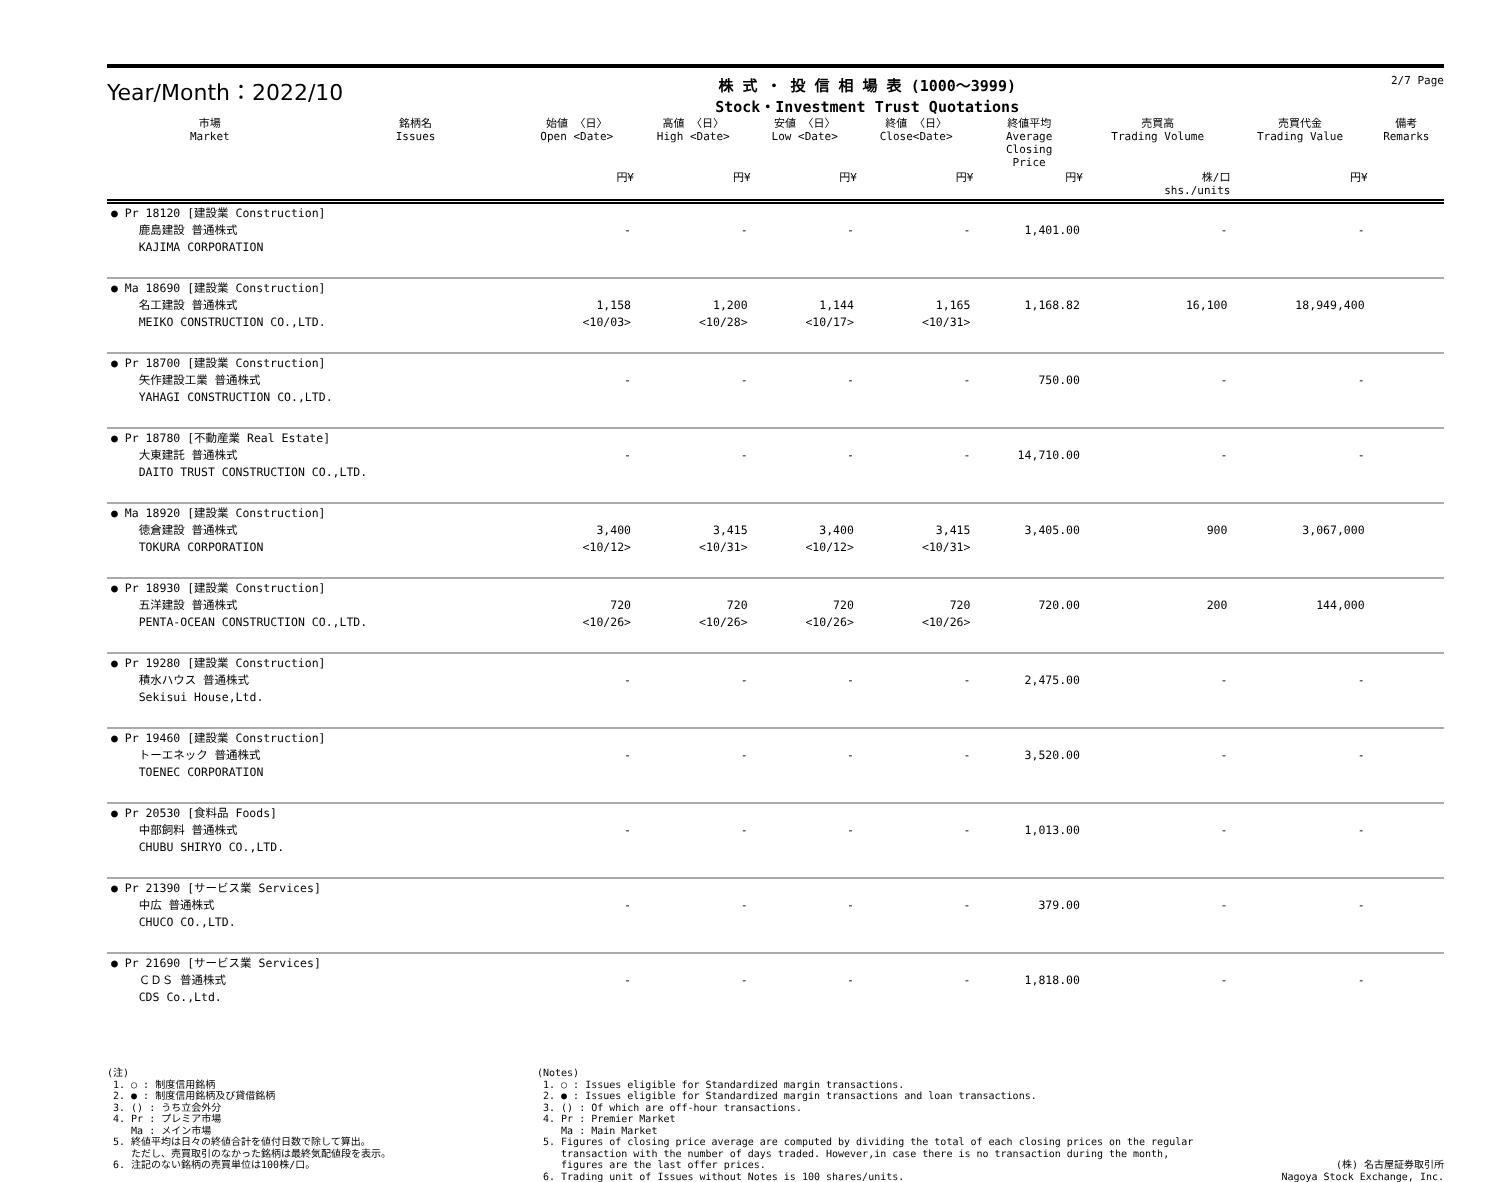Year/Month：2022/10
株 式 ・ 投 信 相 場 表 (1000～3999)
Stock・Investment Trust Quotations
2/7 Page
| 市場 Market | 銘柄名 Issues | 始値 〈日〉 Open <Date> | 高値 〈日〉 High <Date> | 安値 〈日〉 Low <Date> | 終値 〈日〉 Close<Date> | 終値平均 Average Closing Price | 売買高 Trading Volume | 売買代金 Trading Value | 備考 Remarks |
| --- | --- | --- | --- | --- | --- | --- | --- | --- | --- |
| | | 円¥ | 円¥ | 円¥ | 円¥ | 円¥ | 株/口 shs./units | 円¥ | |
| ● Pr 18120 [建設業 Construction] 鹿島建設 普通株式 KAJIMA CORPORATION | | - | - | - | - | 1,401.00 | - | - | |
| ● Ma 18690 [建設業 Construction] 名工建設 普通株式 MEIKO CONSTRUCTION CO.,LTD. | | 1,158 <10/03> | 1,200 <10/28> | 1,144 <10/17> | 1,165 <10/31> | 1,168.82 | 16,100 | 18,949,400 | |
| ● Pr 18700 [建設業 Construction] 矢作建設工業 普通株式 YAHAGI CONSTRUCTION CO.,LTD. | | - | - | - | - | 750.00 | - | - | |
| ● Pr 18780 [不動産業 Real Estate] 大東建託 普通株式 DAITO TRUST CONSTRUCTION CO.,LTD. | | - | - | - | - | 14,710.00 | - | - | |
| ● Ma 18920 [建設業 Construction] 徳倉建設 普通株式 TOKURA CORPORATION | | 3,400 <10/12> | 3,415 <10/31> | 3,400 <10/12> | 3,415 <10/31> | 3,405.00 | 900 | 3,067,000 | |
| ● Pr 18930 [建設業 Construction] 五洋建設 普通株式 PENTA-OCEAN CONSTRUCTION CO.,LTD. | | 720 <10/26> | 720 <10/26> | 720 <10/26> | 720 <10/26> | 720.00 | 200 | 144,000 | |
| ● Pr 19280 [建設業 Construction] 積水ハウス 普通株式 Sekisui House,Ltd. | | - | - | - | - | 2,475.00 | - | - | |
| ● Pr 19460 [建設業 Construction] トーエネック 普通株式 TOENEC CORPORATION | | - | - | - | - | 3,520.00 | - | - | |
| ● Pr 20530 [食料品 Foods] 中部飼料 普通株式 CHUBU SHIRYO CO.,LTD. | | - | - | - | - | 1,013.00 | - | - | |
| ● Pr 21390 [サービス業 Services] 中広 普通株式 CHUCO CO.,LTD. | | - | - | - | - | 379.00 | - | - | |
| ● Pr 21690 [サービス業 Services] ＣＤＳ 普通株式 CDS Co.,Ltd. | | - | - | - | - | 1,818.00 | - | - | |
(注)
 1. ○ : 制度信用銘柄
 2. ● : 制度信用銘柄及び貸借銘柄
 3. () : うち立会外分
 4. Pr : プレミア市場
    Ma : メイン市場
 5. 終値平均は日々の終値合計を値付日数で除して算出。
    ただし、売買取引のなかった銘柄は最終気配値段を表示。
 6. 注記のない銘柄の売買単位は100株/口。
(Notes)
 1. ○ : Issues eligible for Standardized margin transactions.
 2. ● : Issues eligible for Standardized margin transactions and loan transactions.
 3. () : Of which are off-hour transactions.
 4. Pr : Premier Market
    Ma : Main Market
 5. Figures of closing price average are computed by dividing the total of each closing prices on the regular
    transaction with the number of days traded. However,in case there is no transaction during the month,
    figures are the last offer prices.
 6. Trading unit of Issues without Notes is 100 shares/units.
(株) 名古屋証券取引所
Nagoya Stock Exchange, Inc.